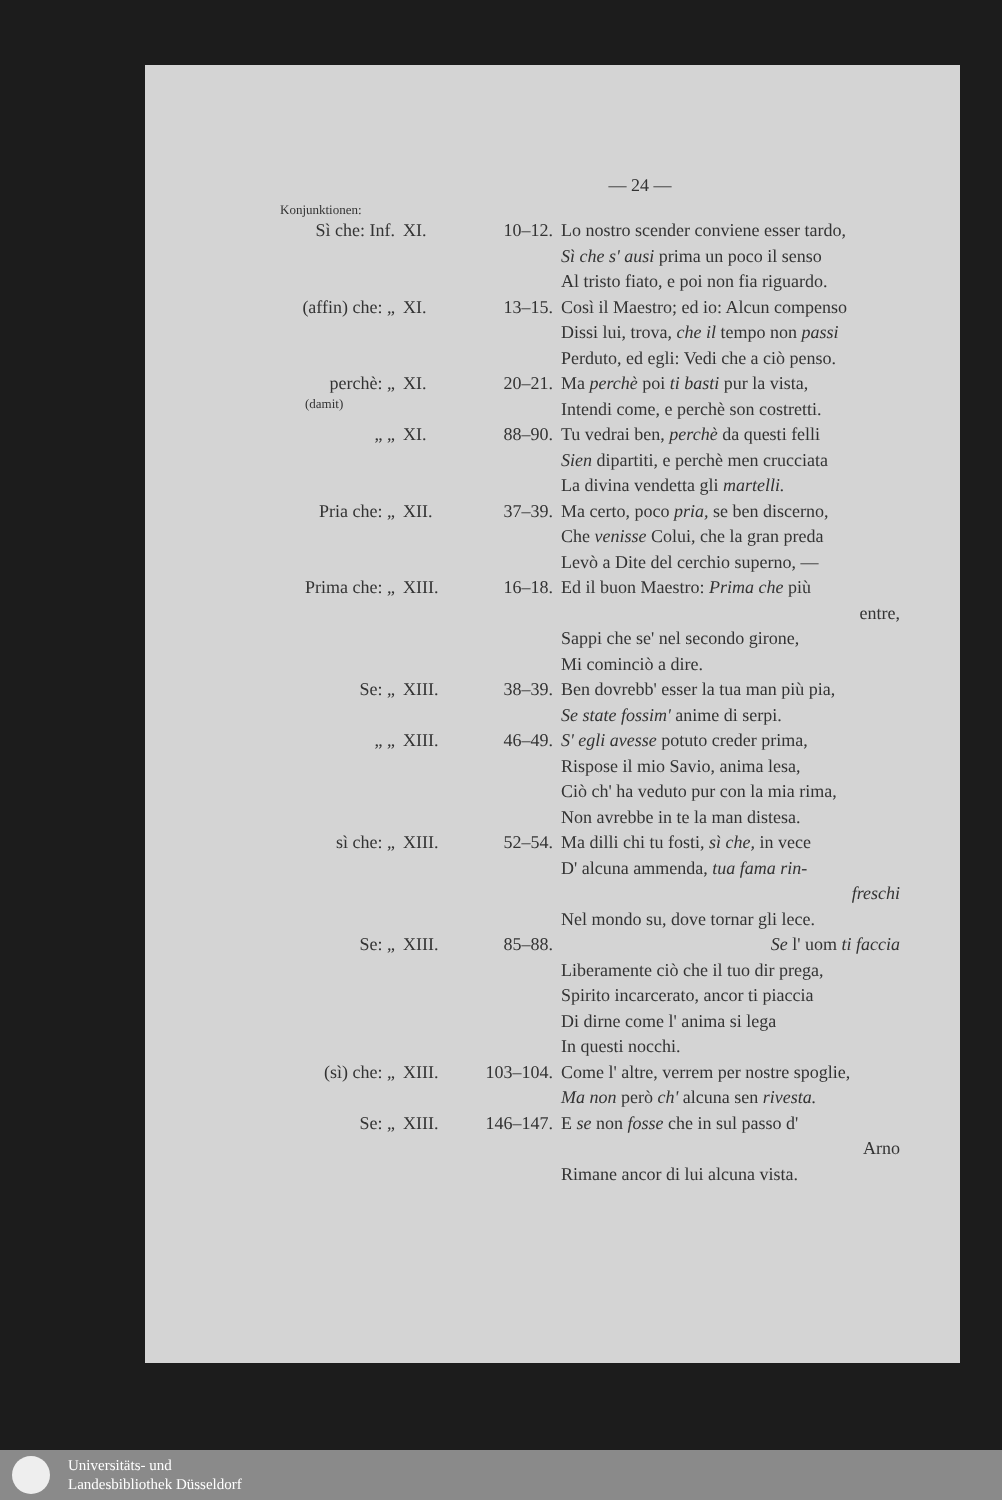— 24 —
Konjunktionen:
| Sì che: Inf. | XI. | 10–12. | Lo nostro scender conviene esser tardo, Sì che s' ausi prima un poco il senso Al tristo fiato, e poi non fia riguardo. |
| (affin) che: „ | XI. | 13–15. | Così il Maestro; ed io: Alcun compenso Dissi lui, trova, che il tempo non passi Perduto, ed egli: Vedi che a ciò penso. |
| perchè: „ (damit) | XI. | 20–21. | Ma perchè poi ti basti pur la vista, Intendi come, e perchè son costretti. |
| „ „ | XI. | 88–90. | Tu vedrai ben, perchè da questi felli Sien dipartiti, e perchè men crucciata La divina vendetta gli martelli. |
| Pria che: „ | XII. | 37–39. | Ma certo, poco pria, se ben discerno, Che venisse Colui, che la gran preda Levò a Dite del cerchio superno, — |
| Prima che: „ | XIII. | 16–18. | Ed il buon Maestro: Prima che più entre, Sappi che se' nel secondo girone, Mi cominciò a dire. |
| Se: „ | XIII. | 38–39. | Ben dovrebb' esser la tua man più pia, Se state fossim' anime di serpi. |
| „ „ | XIII. | 46–49. | S' egli avesse potuto creder prima, Rispose il mio Savio, anima lesa, Ciò ch' ha veduto pur con la mia rima, Non avrebbe in te la man distesa. |
| sì che: „ | XIII. | 52–54. | Ma dilli chi tu fosti, sì che, in vece D' alcuna ammenda, tua fama rin- freschi Nel mondo su, dove tornar gli lece. |
| Se: „ | XIII. | 85–88. | Se l' uom ti faccia Liberamente ciò che il tuo dir prega, Spirito incarcerato, ancor ti piaccia Di dirne come l' anima si lega In questi nocchi. |
| (sì) che: „ | XIII. | 103–104. | Come l' altre, verrem per nostre spoglie, Ma non però ch' alcuna sen rivesta. |
| Se: „ | XIII. | 146–147. | E se non fosse che in sul passo d' Arno Rimane ancor di lui alcuna vista. |
Universitäts- und
Landesbibliothek Düsseldorf